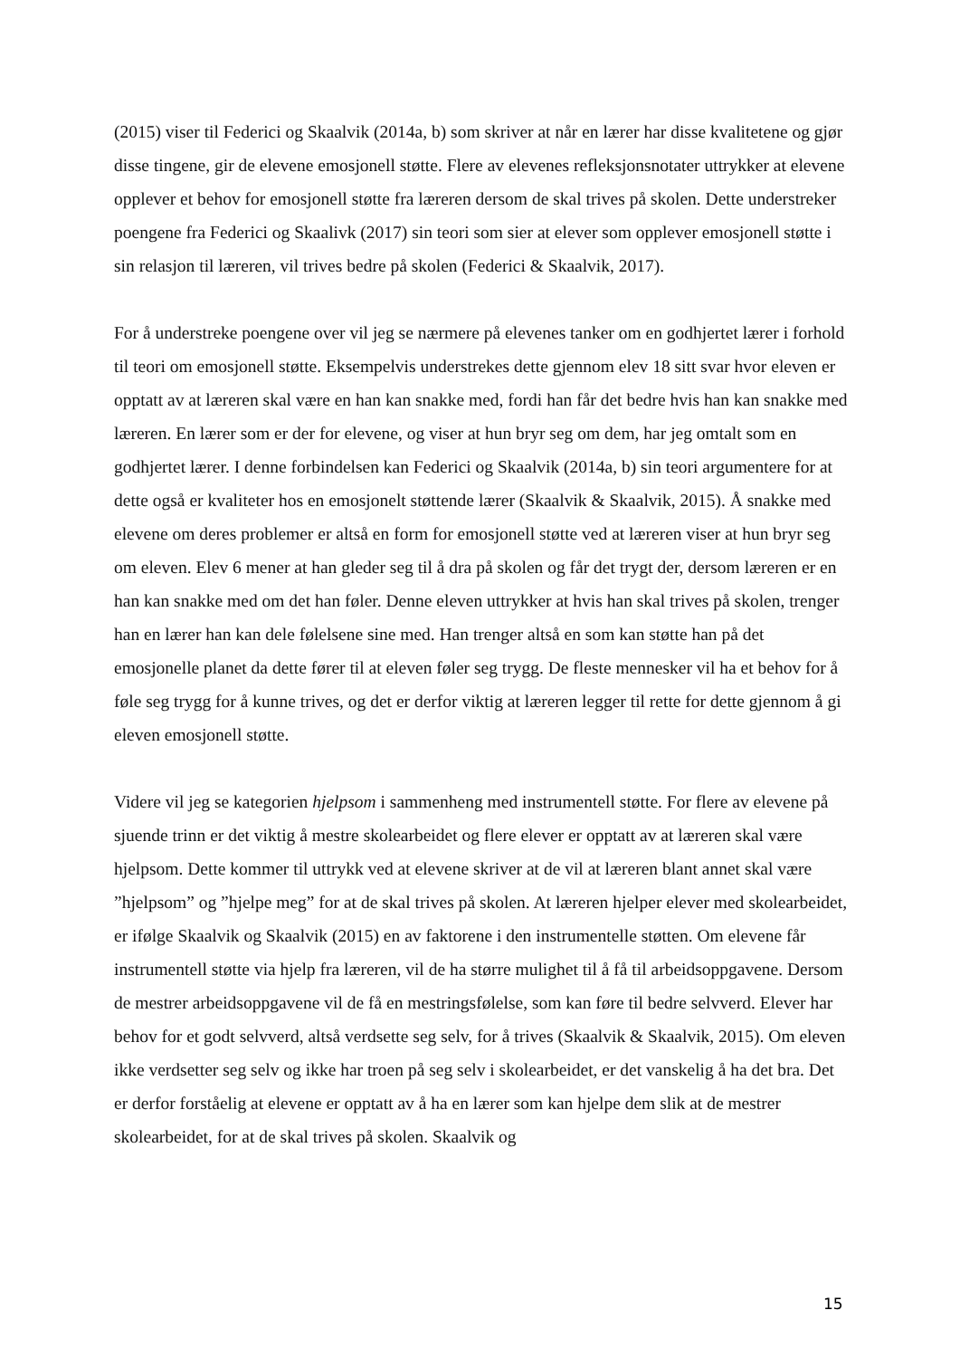(2015) viser til Federici og Skaalvik (2014a, b) som skriver at når en lærer har disse kvalitetene og gjør disse tingene, gir de elevene emosjonell støtte. Flere av elevenes refleksjonsnotater uttrykker at elevene opplever et behov for emosjonell støtte fra læreren dersom de skal trives på skolen. Dette understreker poengene fra Federici og Skaalivk (2017) sin teori som sier at elever som opplever emosjonell støtte i sin relasjon til læreren, vil trives bedre på skolen (Federici & Skaalvik, 2017).
For å understreke poengene over vil jeg se nærmere på elevenes tanker om en godhjertet lærer i forhold til teori om emosjonell støtte. Eksempelvis understrekes dette gjennom elev 18 sitt svar hvor eleven er opptatt av at læreren skal være en han kan snakke med, fordi han får det bedre hvis han kan snakke med læreren. En lærer som er der for elevene, og viser at hun bryr seg om dem, har jeg omtalt som en godhjertet lærer. I denne forbindelsen kan Federici og Skaalvik (2014a, b) sin teori argumentere for at dette også er kvaliteter hos en emosjonelt støttende lærer (Skaalvik & Skaalvik, 2015). Å snakke med elevene om deres problemer er altså en form for emosjonell støtte ved at læreren viser at hun bryr seg om eleven. Elev 6 mener at han gleder seg til å dra på skolen og får det trygt der, dersom læreren er en han kan snakke med om det han føler. Denne eleven uttrykker at hvis han skal trives på skolen, trenger han en lærer han kan dele følelsene sine med. Han trenger altså en som kan støtte han på det emosjonelle planet da dette fører til at eleven føler seg trygg. De fleste mennesker vil ha et behov for å føle seg trygg for å kunne trives, og det er derfor viktig at læreren legger til rette for dette gjennom å gi eleven emosjonell støtte.
Videre vil jeg se kategorien hjelpsom i sammenheng med instrumentell støtte. For flere av elevene på sjuende trinn er det viktig å mestre skolearbeidet og flere elever er opptatt av at læreren skal være hjelpsom. Dette kommer til uttrykk ved at elevene skriver at de vil at læreren blant annet skal være ”hjelpsom” og ”hjelpe meg” for at de skal trives på skolen. At læreren hjelper elever med skolearbeidet, er ifølge Skaalvik og Skaalvik (2015) en av faktorene i den instrumentelle støtten. Om elevene får instrumentell støtte via hjelp fra læreren, vil de ha større mulighet til å få til arbeidsoppgavene. Dersom de mestrer arbeidsoppgavene vil de få en mestringsfølelse, som kan føre til bedre selvverd. Elever har behov for et godt selvverd, altså verdsette seg selv, for å trives (Skaalvik & Skaalvik, 2015). Om eleven ikke verdsetter seg selv og ikke har troen på seg selv i skolearbeidet, er det vanskelig å ha det bra. Det er derfor forståelig at elevene er opptatt av å ha en lærer som kan hjelpe dem slik at de mestrer skolearbeidet, for at de skal trives på skolen. Skaalvik og
15